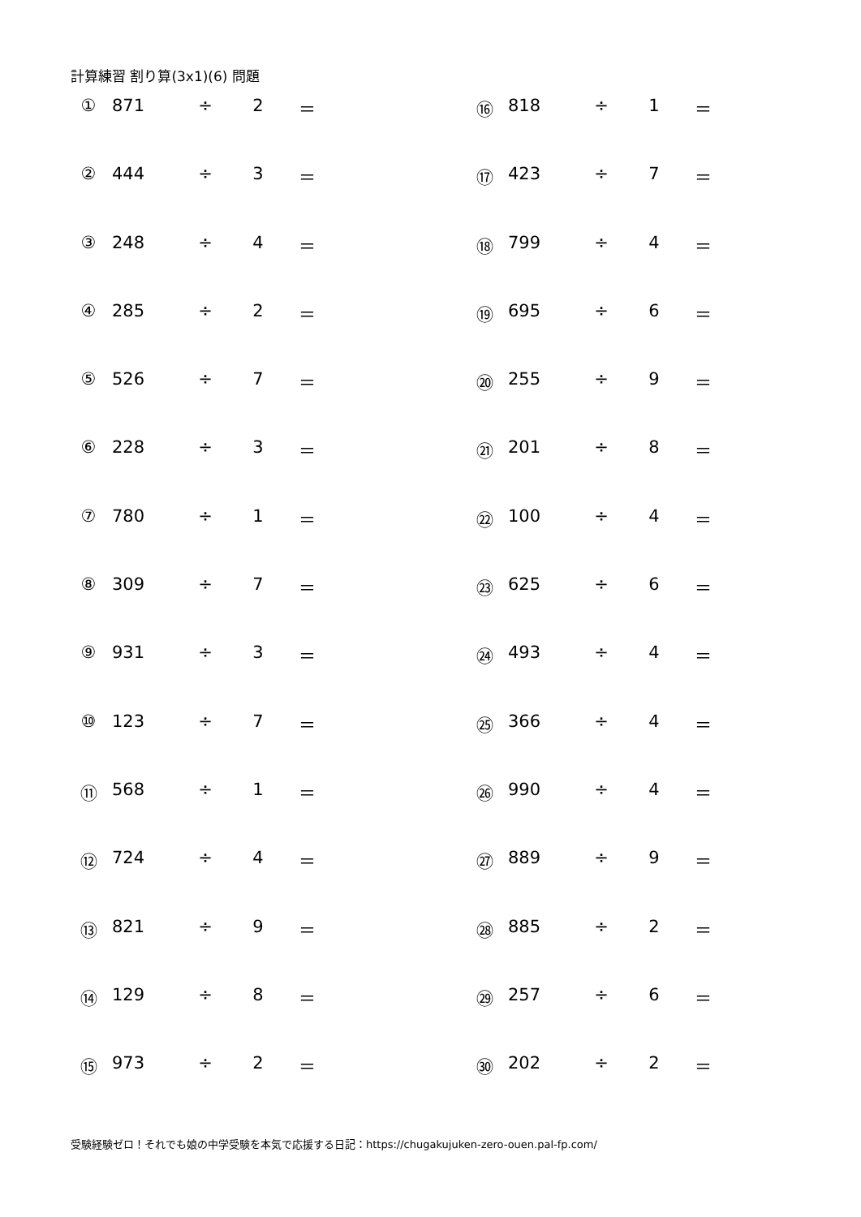計算練習 割り算(3x1)(6) 問題
| ① | 871 | ÷ | 2 | ＝ | | ⑯ | 818 | ÷ | 1 | ＝ |
| ② | 444 | ÷ | 3 | ＝ | | ⑰ | 423 | ÷ | 7 | ＝ |
| ③ | 248 | ÷ | 4 | ＝ | | ⑱ | 799 | ÷ | 4 | ＝ |
| ④ | 285 | ÷ | 2 | ＝ | | ⑲ | 695 | ÷ | 6 | ＝ |
| ⑤ | 526 | ÷ | 7 | ＝ | | ⑳ | 255 | ÷ | 9 | ＝ |
| ⑥ | 228 | ÷ | 3 | ＝ | | ㉑ | 201 | ÷ | 8 | ＝ |
| ⑦ | 780 | ÷ | 1 | ＝ | | ㉒ | 100 | ÷ | 4 | ＝ |
| ⑧ | 309 | ÷ | 7 | ＝ | | ㉓ | 625 | ÷ | 6 | ＝ |
| ⑨ | 931 | ÷ | 3 | ＝ | | ㉔ | 493 | ÷ | 4 | ＝ |
| ⑩ | 123 | ÷ | 7 | ＝ | | ㉕ | 366 | ÷ | 4 | ＝ |
| ⑪ | 568 | ÷ | 1 | ＝ | | ㉖ | 990 | ÷ | 4 | ＝ |
| ⑫ | 724 | ÷ | 4 | ＝ | | ㉗ | 889 | ÷ | 9 | ＝ |
| ⑬ | 821 | ÷ | 9 | ＝ | | ㉘ | 885 | ÷ | 2 | ＝ |
| ⑭ | 129 | ÷ | 8 | ＝ | | ㉙ | 257 | ÷ | 6 | ＝ |
| ⑮ | 973 | ÷ | 2 | ＝ | | ㉚ | 202 | ÷ | 2 | ＝ |
受験経験ゼロ！それでも娘の中学受験を本気で応援する日記：https://chugakujuken-zero-ouen.pal-fp.com/